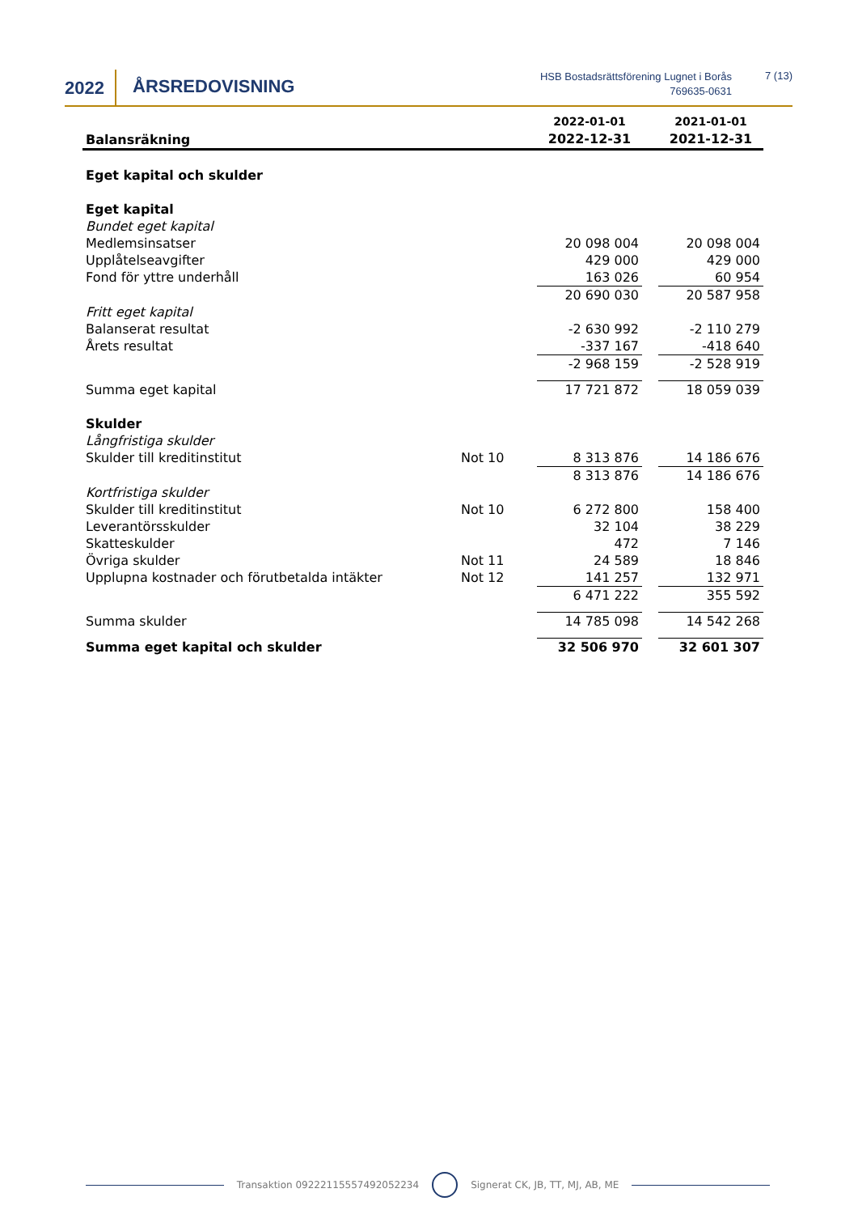2022 ÅRSREDOVISNING
HSB Bostadsrättsförening Lugnet i Borås
769635-0631
7 (13)
| Balansräkning | | 2022-01-01 2022-12-31 | | 2021-01-01 2021-12-31 |
| --- | --- | --- | --- | --- |
| Eget kapital och skulder | | | | |
| Eget kapital | | | | |
| Bundet eget kapital | | | | |
| Medlemsinsatser | | 20 098 004 | | 20 098 004 |
| Upplåtelseavgifter | | 429 000 | | 429 000 |
| Fond för yttre underhåll | | 163 026 | | 60 954 |
| | | 20 690 030 | | 20 587 958 |
| Fritt eget kapital | | | | |
| Balanserat resultat | | -2 630 992 | | -2 110 279 |
| Årets resultat | | -337 167 | | -418 640 |
| | | -2 968 159 | | -2 528 919 |
| Summa eget kapital | | 17 721 872 | | 18 059 039 |
| Skulder | | | | |
| Långfristiga skulder | | | | |
| Skulder till kreditinstitut | Not 10 | 8 313 876 | | 14 186 676 |
| | | 8 313 876 | | 14 186 676 |
| Kortfristiga skulder | | | | |
| Skulder till kreditinstitut | Not 10 | 6 272 800 | | 158 400 |
| Leverantörsskulder | | 32 104 | | 38 229 |
| Skatteskulder | | 472 | | 7 146 |
| Övriga skulder | Not 11 | 24 589 | | 18 846 |
| Upplupna kostnader och förutbetalda intäkter | Not 12 | 141 257 | | 132 971 |
| | | 6 471 222 | | 355 592 |
| Summa skulder | | 14 785 098 | | 14 542 268 |
| Summa eget kapital och skulder | | 32 506 970 | | 32 601 307 |
Transaktion 09222115557492052234 Signerat CK, JB, TT, MJ, AB, ME